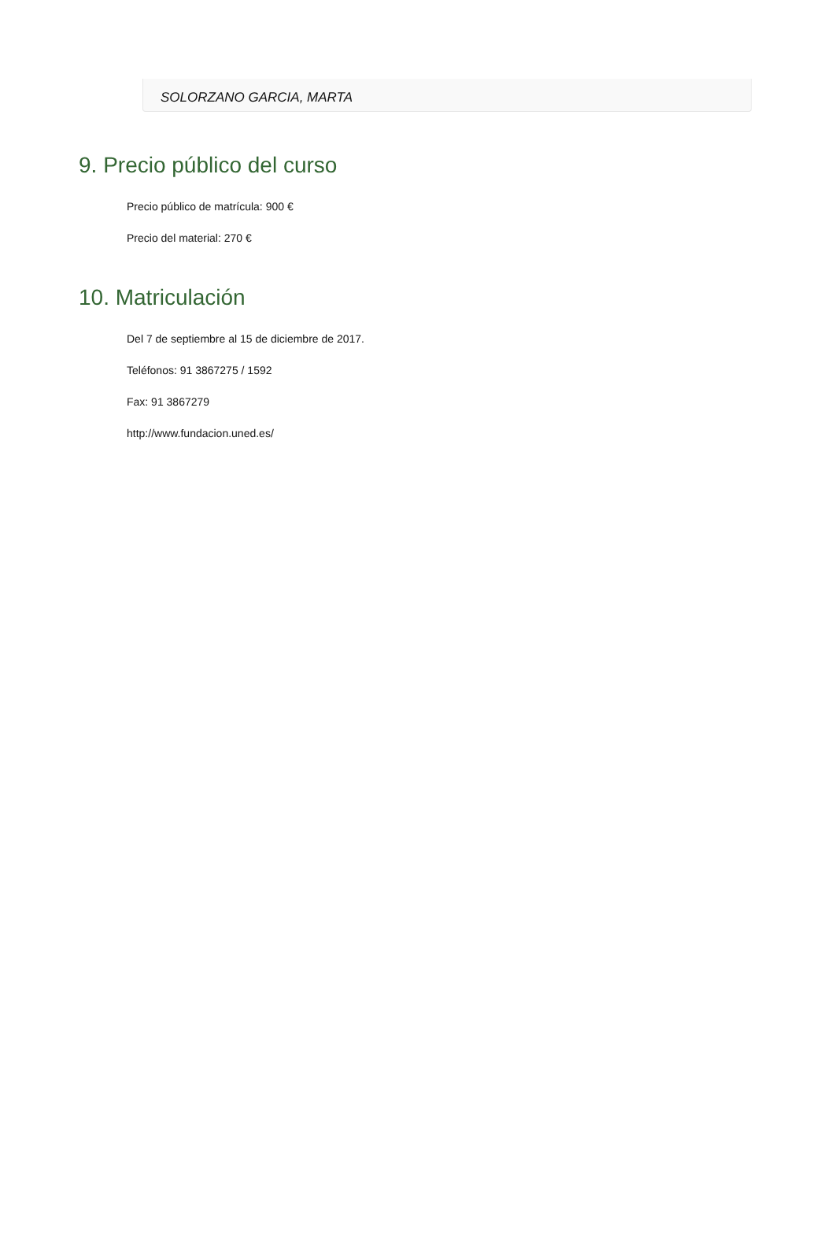SOLORZANO GARCIA, MARTA
9. Precio público del curso
Precio público de matrícula: 900 €
Precio del material: 270 €
10. Matriculación
Del 7 de septiembre al 15 de diciembre de 2017.
Teléfonos: 91 3867275 / 1592
Fax: 91 3867279
http://www.fundacion.uned.es/